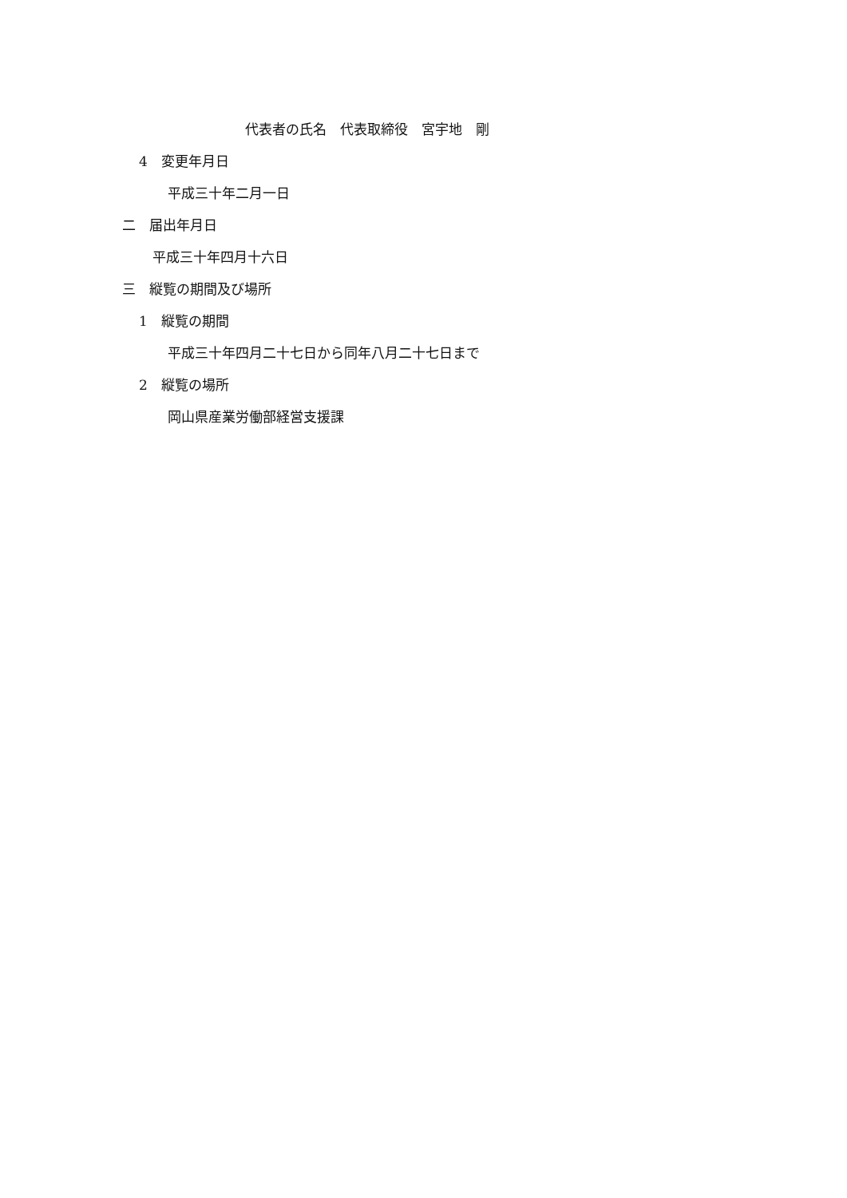代表者の氏名　代表取締役　宮宇地　剛
4　変更年月日
平成三十年二月一日
二　届出年月日
平成三十年四月十六日
三　縦覧の期間及び場所
1　縦覧の期間
平成三十年四月二十七日から同年八月二十七日まで
2　縦覧の場所
岡山県産業労働部経営支援課